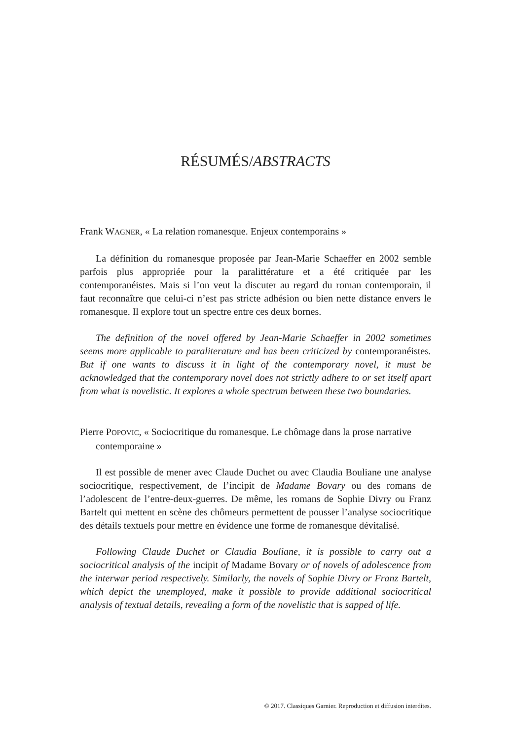RÉSUMÉS/ABSTRACTS
Frank WAGNER, « La relation romanesque. Enjeux contemporains »
La définition du romanesque proposée par Jean-Marie Schaeffer en 2002 semble parfois plus appropriée pour la paralittérature et a été critiquée par les contemporanéistes. Mais si l’on veut la discuter au regard du roman contemporain, il faut reconnaître que celui-ci n’est pas stricte adhésion ou bien nette distance envers le romanesque. Il explore tout un spectre entre ces deux bornes.
The definition of the novel offered by Jean-Marie Schaeffer in 2002 sometimes seems more applicable to paraliterature and has been criticized by contemporanéistes. But if one wants to discuss it in light of the contemporary novel, it must be acknowledged that the contemporary novel does not strictly adhere to or set itself apart from what is novelistic. It explores a whole spectrum between these two boundaries.
Pierre POPOVIC, « Sociocritique du romanesque. Le chômage dans la prose narrative contemporaine »
Il est possible de mener avec Claude Duchet ou avec Claudia Bouliane une analyse sociocritique, respectivement, de l’incipit de Madame Bovary ou des romans de l’adolescent de l’entre-deux-guerres. De même, les romans de Sophie Divry ou Franz Bartelt qui mettent en scène des chômeurs permettent de pousser l’analyse sociocritique des détails textuels pour mettre en évidence une forme de romanesque dévitalisé.
Following Claude Duchet or Claudia Bouliane, it is possible to carry out a sociocritical analysis of the incipit of Madame Bovary or of novels of adolescence from the interwar period respectively. Similarly, the novels of Sophie Divry or Franz Bartelt, which depict the unemployed, make it possible to provide additional sociocritical analysis of textual details, revealing a form of the novelistic that is sapped of life.
© 2017. Classiques Garnier. Reproduction et diffusion interdites.